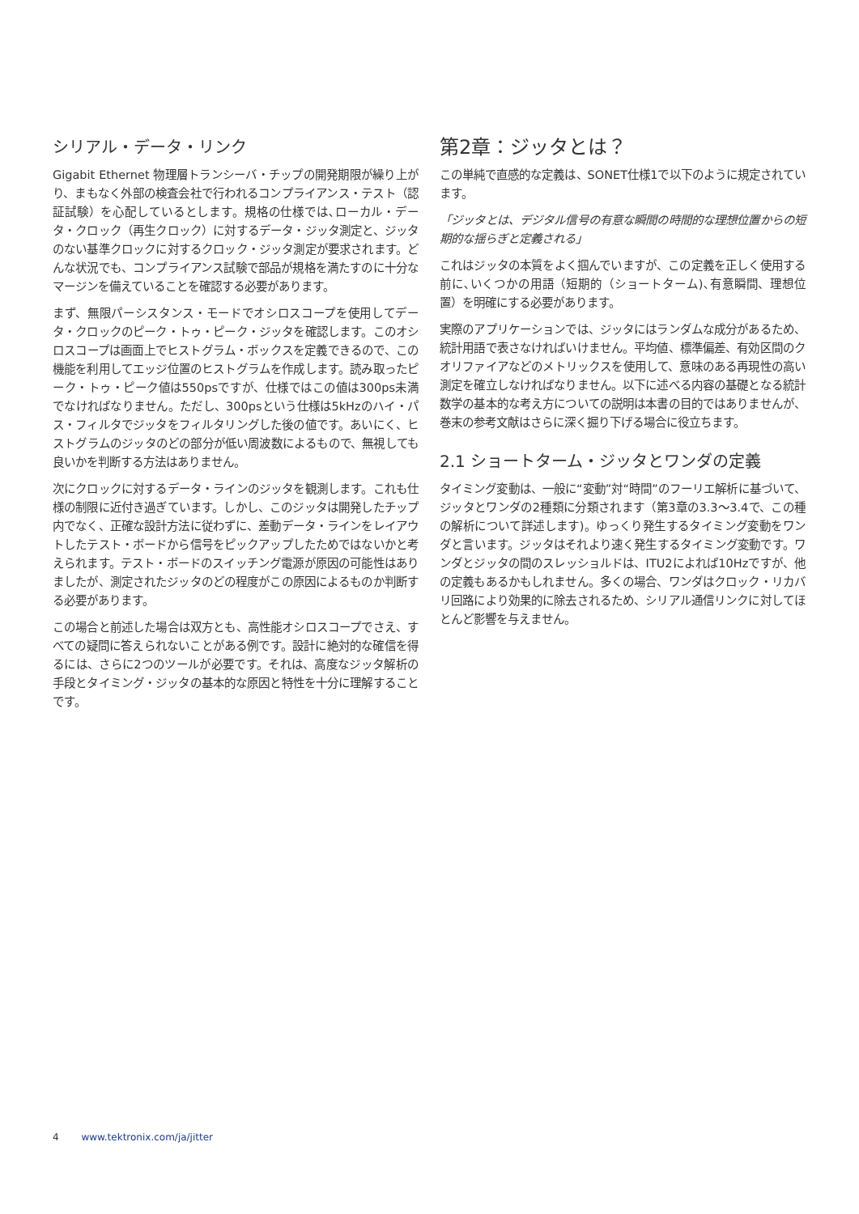シリアル・データ・リンク
Gigabit Ethernet 物理層トランシーバ・チップの開発期限が繰り上がり、まもなく外部の検査会社で行われるコンプライアンス・テスト（認証試験）を心配しているとします。規格の仕様では､ローカル・データ・クロック（再生クロック）に対するデータ・ジッタ測定と、ジッタのない基準クロックに対するクロック・ジッタ測定が要求されます。どんな状況でも、コンプライアンス試験で部品が規格を満たすのに十分なマージンを備えていることを確認する必要があります。
まず、無限パーシスタンス・モードでオシロスコープを使用してデータ・クロックのピーク・トゥ・ピーク・ジッタを確認します。このオシロスコープは画面上でヒストグラム・ボックスを定義できるので、この機能を利用してエッジ位置のヒストグラムを作成します。読み取ったピーク・トゥ・ピーク値は550psですが、仕様ではこの値は300ps未満でなければなりません。ただし、300psという仕様は5kHzのハイ・パス・フィルタでジッタをフィルタリングした後の値です。あいにく、ヒストグラムのジッタのどの部分が低い周波数によるもので、無視しても良いかを判断する方法はありません。
次にクロックに対するデータ・ラインのジッタを観測します。これも仕様の制限に近付き過ぎています。しかし、このジッタは開発したチップ内でなく、正確な設計方法に従わずに、差動データ・ラインをレイアウトしたテスト・ボードから信号をピックアップしたためではないかと考えられます。テスト・ボードのスイッチング電源が原因の可能性はありましたが、測定されたジッタのどの程度がこの原因によるものか判断する必要があります。
この場合と前述した場合は双方とも、高性能オシロスコープでさえ、すべての疑問に答えられないことがある例です。設計に絶対的な確信を得るには、さらに2つのツールが必要です。それは、高度なジッタ解析の手段とタイミング・ジッタの基本的な原因と特性を十分に理解することです。
第2章：ジッタとは？
この単純で直感的な定義は、SONET仕様1で以下のように規定されています。
「ジッタとは、デジタル信号の有意な瞬間の時間的な理想位置からの短期的な揺らぎと定義される」
これはジッタの本質をよく掴んでいますが、この定義を正しく使用する前に､いくつかの用語（短期的（ショートターム)､有意瞬間、理想位置）を明確にする必要があります。
実際のアプリケーションでは、ジッタにはランダムな成分があるため、統計用語で表さなければいけません。平均値、標準偏差、有効区間のクオリファイアなどのメトリックスを使用して、意味のある再現性の高い測定を確立しなければなりません。以下に述べる内容の基礎となる統計数学の基本的な考え方についての説明は本書の目的ではありませんが、巻末の参考文献はさらに深く掘り下げる場合に役立ちます。
2.1 ショートターム・ジッタとワンダの定義
タイミング変動は、一般に“変動”対“時間”のフーリエ解析に基づいて、ジッタとワンダの2種類に分類されます（第3章の3.3～3.4で、この種の解析について詳述します)。ゆっくり発生するタイミング変動をワンダと言います。ジッタはそれより速く発生するタイミング変動です。ワンダとジッタの間のスレッショルドは、ITU2によれば10Hzですが、他の定義もあるかもしれません。多くの場合、ワンダはクロック・リカバリ回路により効果的に除去されるため、シリアル通信リンクに対してほとんど影響を与えません。
4 www.tektronix.com/ja/jitter